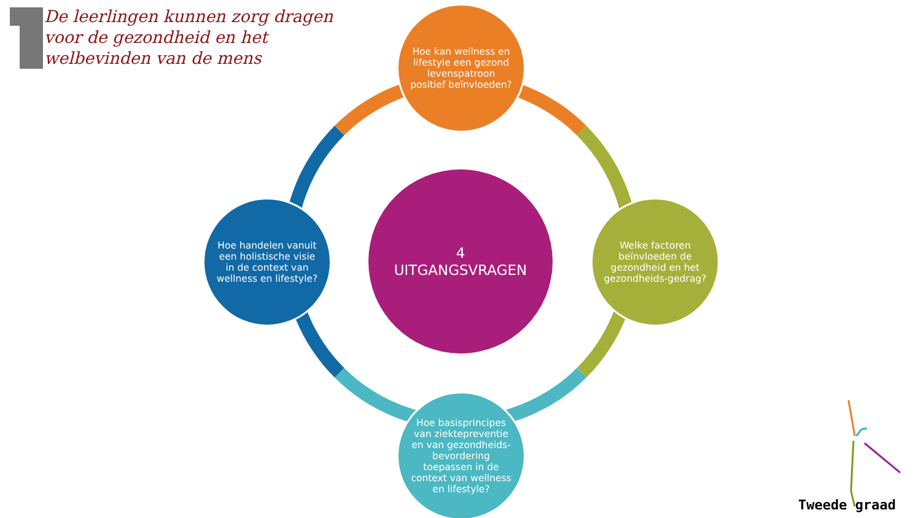De leerlingen kunnen zorg dragen voor de gezondheid en het welbevinden van de mens
Hoe kan wellness en lifestyle een gezond levenspatroon positief beïnvloeden?
4
UITGANGSVRAGEN
Hoe handelen vanuit een holistische visie in de context van wellness en lifestyle?
Welke factoren beïnvloeden de gezondheid en het gezondheids-gedrag?
Hoe basisprincipes van ziektepreventie en van gezondheids-bevordering toepassen in de context van wellness en lifestyle?
Tweede graad